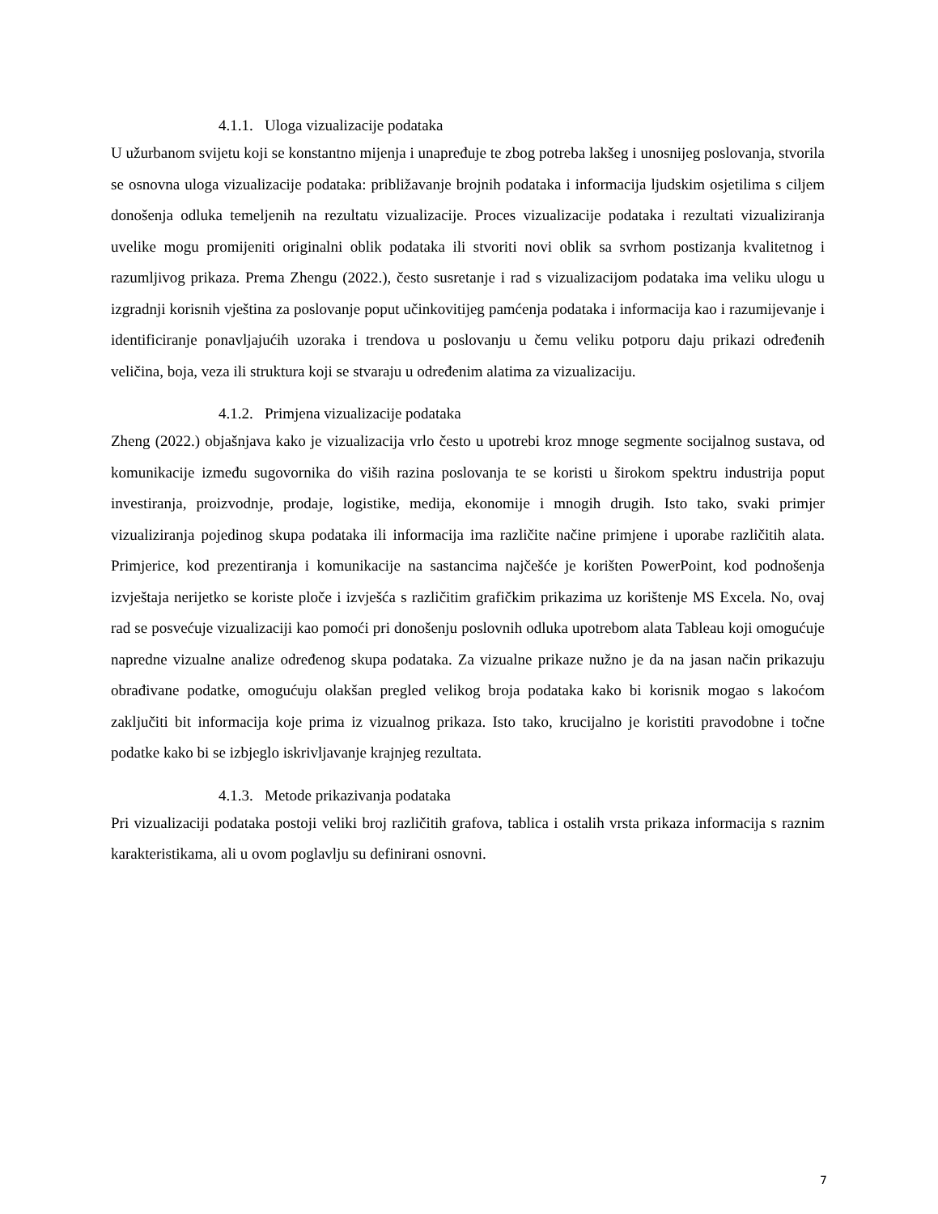4.1.1. Uloga vizualizacije podataka
U užurbanom svijetu koji se konstantno mijenja i unapređuje te zbog potreba lakšeg i unosnijeg poslovanja, stvorila se osnovna uloga vizualizacije podataka: približavanje brojnih podataka i informacija ljudskim osjetilima s ciljem donošenja odluka temeljenih na rezultatu vizualizacije. Proces vizualizacije podataka i rezultati vizualiziranja uvelike mogu promijeniti originalni oblik podataka ili stvoriti novi oblik sa svrhom postizanja kvalitetnog i razumljivog prikaza. Prema Zhengu (2022.), često susretanje i rad s vizualizacijom podataka ima veliku ulogu u izgradnji korisnih vještina za poslovanje poput učinkovitijeg pamćenja podataka i informacija kao i razumijevanje i identificiranje ponavljajućih uzoraka i trendova u poslovanju u čemu veliku potporu daju prikazi određenih veličina, boja, veza ili struktura koji se stvaraju u određenim alatima za vizualizaciju.
4.1.2. Primjena vizualizacije podataka
Zheng (2022.) objašnjava kako je vizualizacija vrlo često u upotrebi kroz mnoge segmente socijalnog sustava, od komunikacije između sugovornika do viših razina poslovanja te se koristi u širokom spektru industrija poput investiranja, proizvodnje, prodaje, logistike, medija, ekonomije i mnogih drugih. Isto tako, svaki primjer vizualiziranja pojedinog skupa podataka ili informacija ima različite načine primjene i uporabe različitih alata. Primjerice, kod prezentiranja i komunikacije na sastancima najčešće je korišten PowerPoint, kod podnošenja izvještaja nerijetko se koriste ploče i izvješća s različitim grafičkim prikazima uz korištenje MS Excela. No, ovaj rad se posvećuje vizualizaciji kao pomoći pri donošenju poslovnih odluka upotrebom alata Tableau koji omogućuje napredne vizualne analize određenog skupa podataka. Za vizualne prikaze nužno je da na jasan način prikazuju obrađivane podatke, omogućuju olakšan pregled velikog broja podataka kako bi korisnik mogao s lakoćom zaključiti bit informacija koje prima iz vizualnog prikaza. Isto tako, krucijalno je koristiti pravodobne i točne podatke kako bi se izbjeglo iskrivljavanje krajnjeg rezultata.
4.1.3. Metode prikazivanja podataka
Pri vizualizaciji podataka postoji veliki broj različitih grafova, tablica i ostalih vrsta prikaza informacija s raznim karakteristikama, ali u ovom poglavlju su definirani osnovni.
7